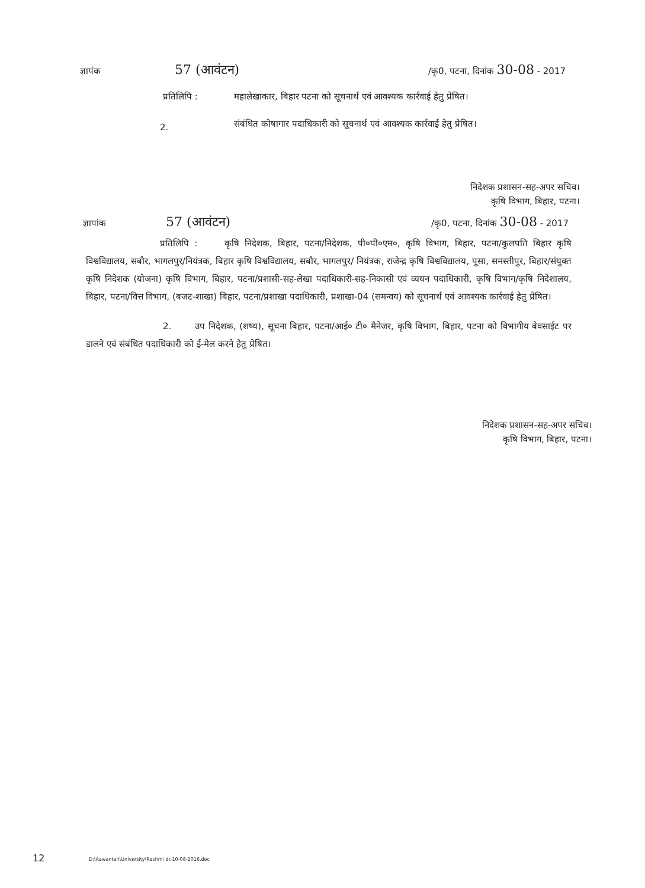ज्ञापंक 57 (आवंटन) /कृ0, पटना, दिनांक 30-08 - 2017
प्रतिलिपि : महालेखाकार, बिहार पटना को सूचनार्थ एवं आवश्यक कार्रवाई हेतु प्रेषित।
2.
संबंधित कोषागार पदाधिकारी को सूचनार्थ एवं आवश्यक कार्रवाई हेतु प्रेषित।
निदेशक प्रशासन-सह-अपर सचिव।
कृषि विभाग, बिहार, पटना।
ज्ञापांक 57 (आवंटन) /कृ0, पटना, दिनांक 30-08 - 2017
प्रतिलिपि : कृषि निदेशक, बिहार, पटना/निदेशक, पी०पी०एम०, कृषि विभाग, बिहार, पटना/कुलपति बिहार कृषि विश्वविद्यालय, सबौर, भागलपुर/नियंत्रक, बिहार कृषि विश्वविद्यालय, सबौर, भागलपुर/ नियंत्रक, राजेन्द्र कृषि विश्वविद्यालय, पूसा, समस्तीपुर, बिहार/संयुक्त कृषि निदेशक (योजना) कृषि विभाग, बिहार, पटना/प्रशासी-सह-लेखा पदाधिकारी-सह-निकासी एवं व्ययन पदाधिकारी, कृषि विभाग/कृषि निदेशालय, बिहार, पटना/वित्त विभाग, (बजट-शाखा) बिहार, पटना/प्रशाखा पदाधिकारी, प्रशाखा-04 (समन्वय) को सूचनार्थ एवं आवश्यक कार्रवाई हेतु प्रेषित।
2. उप निदेशक, (शष्य), सूचना बिहार, पटना/आई० टी० मैनेजर, कृषि विभाग, बिहार, पटना को विभागीय बेवसाईट पर डालने एवं संबंधित पदाधिकारी को ई-मेल करने हेतु प्रेषित।
निदेशक प्रशासन-सह-अपर सचिव।
कृषि विभाग, बिहार, पटना।
12
D:\Aawantan\University\Rashmi dt-10-08-2016.doc